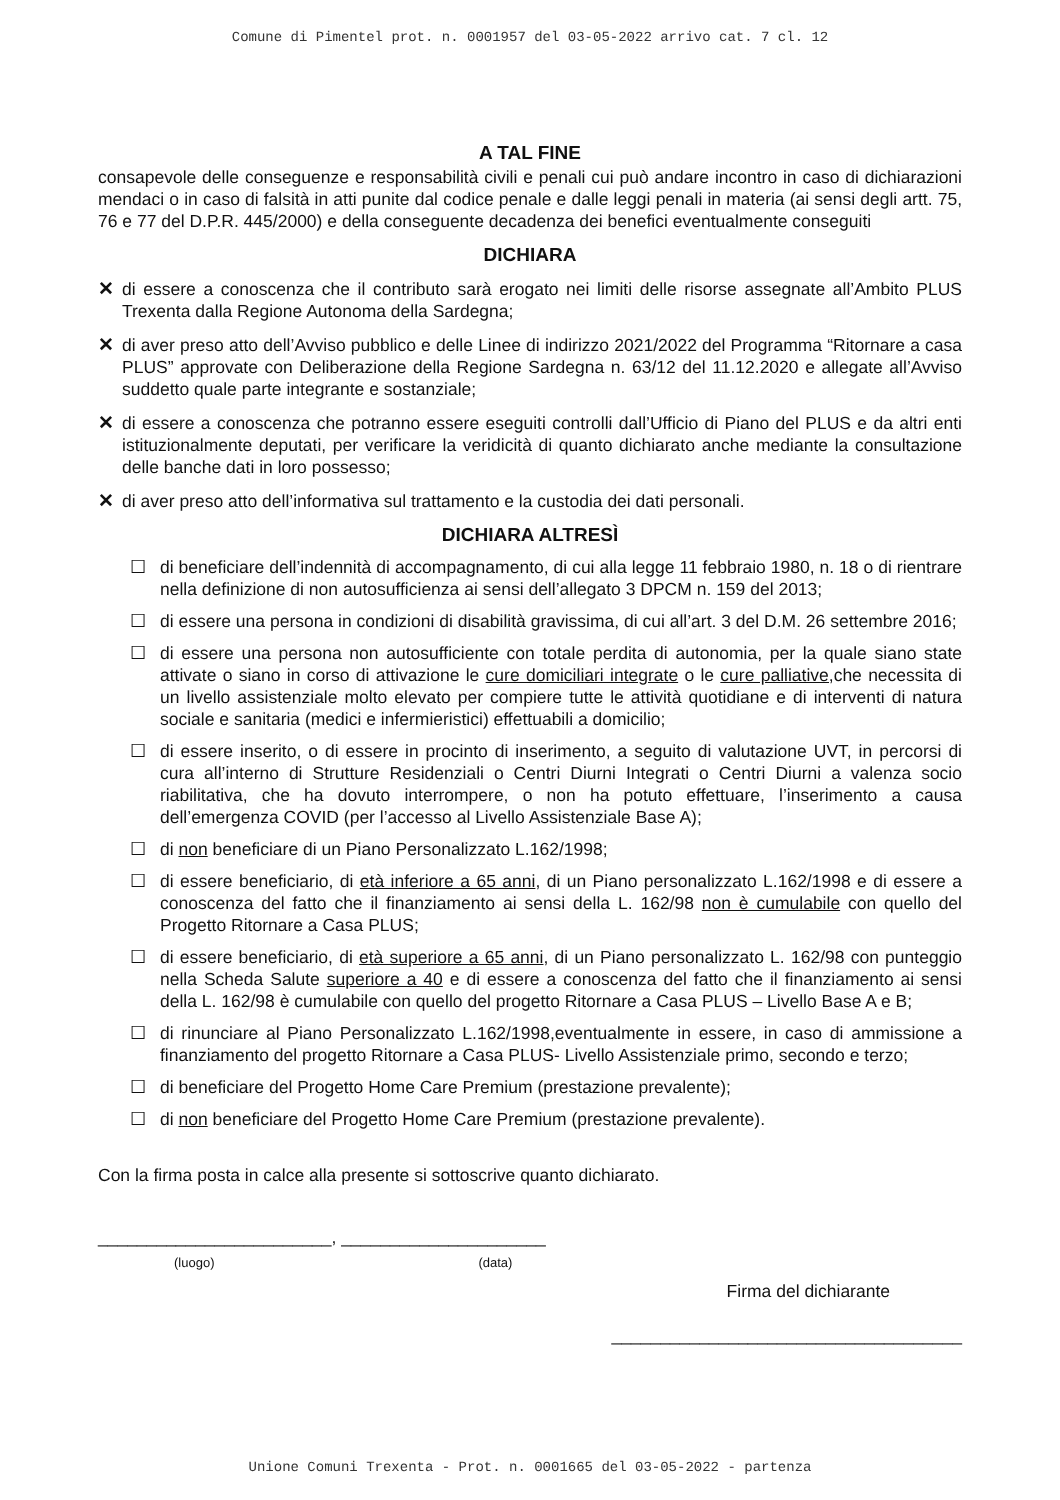Comune di Pimentel prot. n. 0001957 del 03-05-2022 arrivo cat. 7 cl. 12
A TAL FINE
consapevole delle conseguenze e responsabilità civili e penali cui può andare incontro in caso di dichiarazioni mendaci o in caso di falsità in atti punite dal codice penale e dalle leggi penali in materia (ai sensi degli artt. 75, 76 e 77 del D.P.R. 445/2000) e della conseguente decadenza dei benefici eventualmente conseguiti
DICHIARA
✕ di essere a conoscenza che il contributo sarà erogato nei limiti delle risorse assegnate all’Ambito PLUS Trexenta dalla Regione Autonoma della Sardegna;
✕ di aver preso atto dell’Avviso pubblico e delle Linee di indirizzo 2021/2022 del Programma “Ritornare a casa PLUS” approvate con Deliberazione della Regione Sardegna n. 63/12 del 11.12.2020 e allegate all’Avviso suddetto quale parte integrante e sostanziale;
✕ di essere a conoscenza che potranno essere eseguiti controlli dall’Ufficio di Piano del PLUS e da altri enti istituzionalmente deputati, per verificare la veridicità di quanto dichiarato anche mediante la consultazione delle banche dati in loro possesso;
✕ di aver preso atto dell’informativa sul trattamento e la custodia dei dati personali.
DICHIARA ALTRESÌ
☐ di beneficiare dell’indennità di accompagnamento, di cui alla legge 11 febbraio 1980, n. 18 o di rientrare nella definizione di non autosufficienza ai sensi dell’allegato 3 DPCM n. 159 del 2013;
☐ di essere una persona in condizioni di disabilità gravissima, di cui all’art. 3 del D.M. 26 settembre 2016;
☐ di essere una persona non autosufficiente con totale perdita di autonomia, per la quale siano state attivate o siano in corso di attivazione le cure domiciliari integrate o le cure palliative, che necessita di un livello assistenziale molto elevato per compiere tutte le attività quotidiane e di interventi di natura sociale e sanitaria (medici e infermieristici) effettuabili a domicilio;
☐ di essere inserito, o di essere in procinto di inserimento, a seguito di valutazione UVT, in percorsi di cura all’interno di Strutture Residenziali o Centri Diurni Integrati o Centri Diurni a valenza socio riabilitativa, che ha dovuto interrompere, o non ha potuto effettuare, l’inserimento a causa dell’emergenza COVID (per l’accesso al Livello Assistenziale Base A);
☐ di non beneficiare di un Piano Personalizzato L.162/1998;
☐ di essere beneficiario, di età inferiore a 65 anni, di un Piano personalizzato L.162/1998 e di essere a conoscenza del fatto che il finanziamento ai sensi della L. 162/98 non è cumulabile con quello del Progetto Ritornare a Casa PLUS;
☐ di essere beneficiario, di età superiore a 65 anni, di un Piano personalizzato L. 162/98 con punteggio nella Scheda Salute superiore a 40 e di essere a conoscenza del fatto che il finanziamento ai sensi della L. 162/98 è cumulabile con quello del progetto Ritornare a Casa PLUS – Livello Base A e B;
☐ di rinunciare al Piano Personalizzato L.162/1998,eventualmente in essere, in caso di ammissione a finanziamento del progetto Ritornare a Casa PLUS- Livello Assistenziale primo, secondo e terzo;
☐ di beneficiare del Progetto Home Care Premium (prestazione prevalente);
☐ di non beneficiare del Progetto Home Care Premium (prestazione prevalente).
Con la firma posta in calce alla presente si sottoscrive quanto dichiarato.
________________________, _____________________
(luogo) (data)
Firma del dichiarante
____________________________________
Unione Comuni Trexenta - Prot. n. 0001665 del 03-05-2022 - partenza